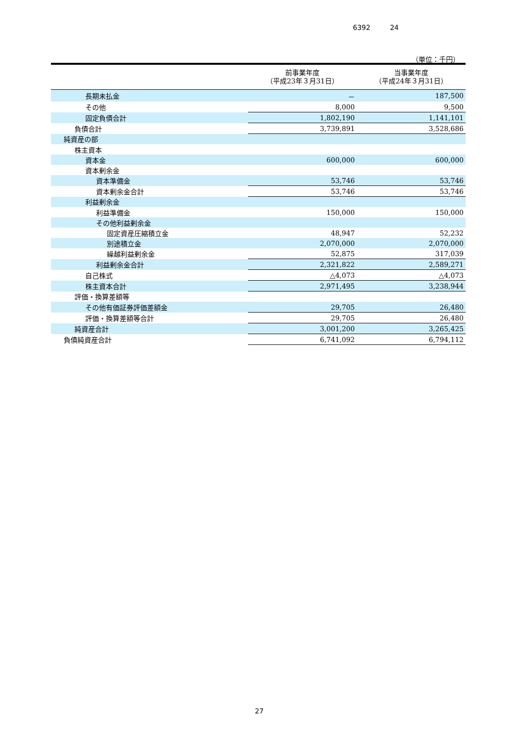6392 24
（単位：千円）
| | 前事業年度 （平成23年３月31日） | 当事業年度 （平成24年３月31日） |
| --- | --- | --- |
| 長期未払金 | － | 187,500 |
| その他 | 8,000 | 9,500 |
| 固定負債合計 | 1,802,190 | 1,141,101 |
| 負債合計 | 3,739,891 | 3,528,686 |
| 純資産の部 | | |
| 株主資本 | | |
| 資本金 | 600,000 | 600,000 |
| 資本剰余金 | | |
| 資本準備金 | 53,746 | 53,746 |
| 資本剰余金合計 | 53,746 | 53,746 |
| 利益剰余金 | | |
| 利益準備金 | 150,000 | 150,000 |
| その他利益剰余金 | | |
| 固定資産圧縮積立金 | 48,947 | 52,232 |
| 別途積立金 | 2,070,000 | 2,070,000 |
| 繰越利益剰余金 | 52,875 | 317,039 |
| 利益剰余金合計 | 2,321,822 | 2,589,271 |
| 自己株式 | △4,073 | △4,073 |
| 株主資本合計 | 2,971,495 | 3,238,944 |
| 評価・換算差額等 | | |
| その他有価証券評価差額金 | 29,705 | 26,480 |
| 評価・換算差額等合計 | 29,705 | 26,480 |
| 純資産合計 | 3,001,200 | 3,265,425 |
| 負債純資産合計 | 6,741,092 | 6,794,112 |
27